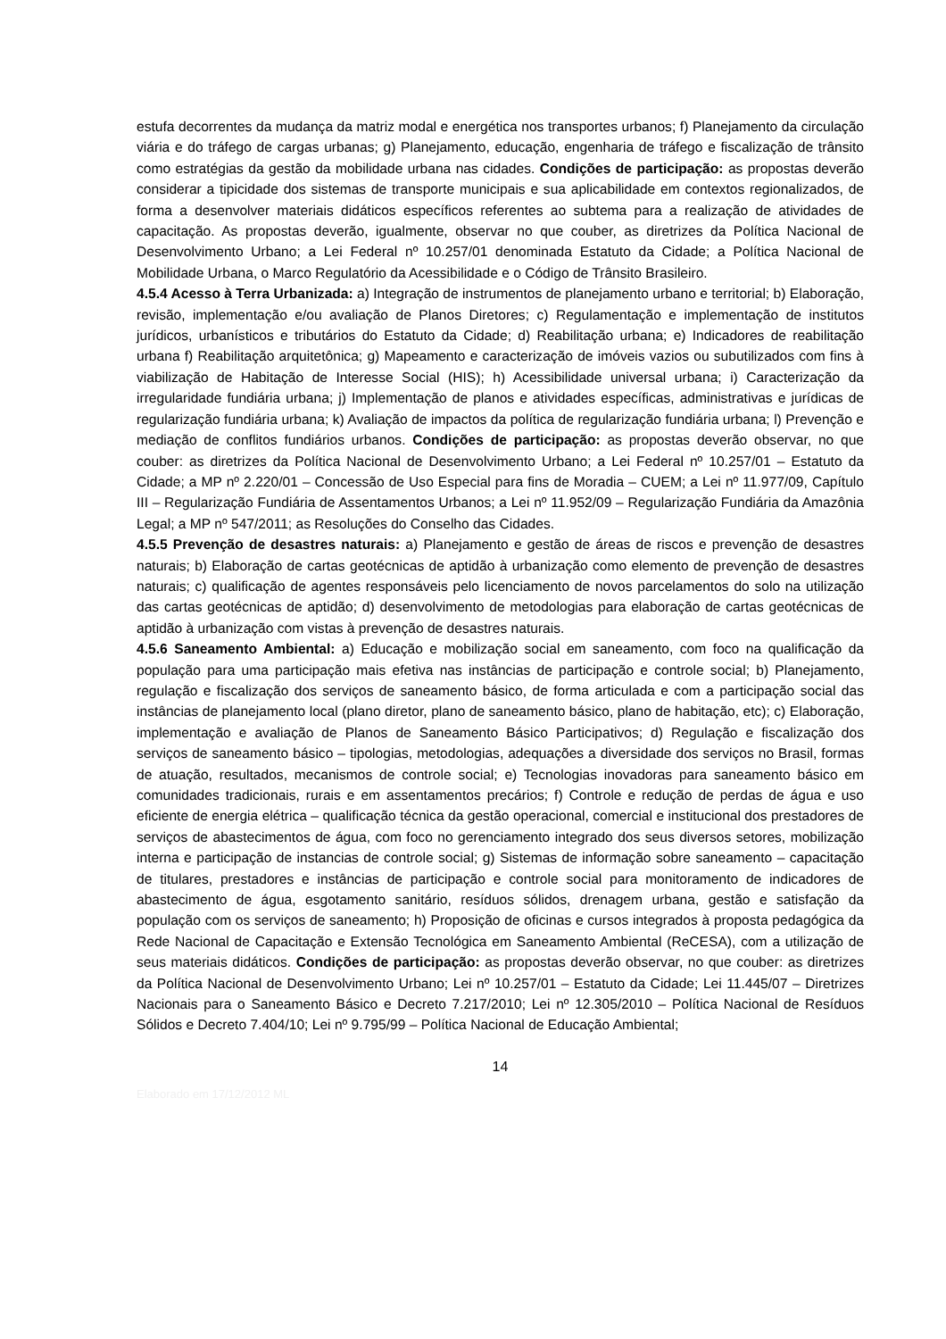estufa decorrentes da mudança da matriz modal e energética nos transportes urbanos; f) Planejamento da circulação viária e do tráfego de cargas urbanas; g) Planejamento, educação, engenharia de tráfego e fiscalização de trânsito como estratégias da gestão da mobilidade urbana nas cidades. Condições de participação: as propostas deverão considerar a tipicidade dos sistemas de transporte municipais e sua aplicabilidade em contextos regionalizados, de forma a desenvolver materiais didáticos específicos referentes ao subtema para a realização de atividades de capacitação. As propostas deverão, igualmente, observar no que couber, as diretrizes da Política Nacional de Desenvolvimento Urbano; a Lei Federal nº 10.257/01 denominada Estatuto da Cidade; a Política Nacional de Mobilidade Urbana, o Marco Regulatório da Acessibilidade e o Código de Trânsito Brasileiro.
4.5.4 Acesso à Terra Urbanizada: a) Integração de instrumentos de planejamento urbano e territorial; b) Elaboração, revisão, implementação e/ou avaliação de Planos Diretores; c) Regulamentação e implementação de institutos jurídicos, urbanísticos e tributários do Estatuto da Cidade; d) Reabilitação urbana; e) Indicadores de reabilitação urbana f) Reabilitação arquitetônica; g) Mapeamento e caracterização de imóveis vazios ou subutilizados com fins à viabilização de Habitação de Interesse Social (HIS); h) Acessibilidade universal urbana; i) Caracterização da irregularidade fundiária urbana; j) Implementação de planos e atividades específicas, administrativas e jurídicas de regularização fundiária urbana; k) Avaliação de impactos da política de regularização fundiária urbana; l) Prevenção e mediação de conflitos fundiários urbanos. Condições de participação: as propostas deverão observar, no que couber: as diretrizes da Política Nacional de Desenvolvimento Urbano; a Lei Federal nº 10.257/01 – Estatuto da Cidade; a MP nº 2.220/01 – Concessão de Uso Especial para fins de Moradia – CUEM; a Lei nº 11.977/09, Capítulo III – Regularização Fundiária de Assentamentos Urbanos; a Lei nº 11.952/09 – Regularização Fundiária da Amazônia Legal; a MP nº 547/2011; as Resoluções do Conselho das Cidades.
4.5.5 Prevenção de desastres naturais: a) Planejamento e gestão de áreas de riscos e prevenção de desastres naturais; b) Elaboração de cartas geotécnicas de aptidão à urbanização como elemento de prevenção de desastres naturais; c) qualificação de agentes responsáveis pelo licenciamento de novos parcelamentos do solo na utilização das cartas geotécnicas de aptidão; d) desenvolvimento de metodologias para elaboração de cartas geotécnicas de aptidão à urbanização com vistas à prevenção de desastres naturais.
4.5.6 Saneamento Ambiental: a) Educação e mobilização social em saneamento, com foco na qualificação da população para uma participação mais efetiva nas instâncias de participação e controle social; b) Planejamento, regulação e fiscalização dos serviços de saneamento básico, de forma articulada e com a participação social das instâncias de planejamento local (plano diretor, plano de saneamento básico, plano de habitação, etc); c) Elaboração, implementação e avaliação de Planos de Saneamento Básico Participativos; d) Regulação e fiscalização dos serviços de saneamento básico – tipologias, metodologias, adequações a diversidade dos serviços no Brasil, formas de atuação, resultados, mecanismos de controle social; e) Tecnologias inovadoras para saneamento básico em comunidades tradicionais, rurais e em assentamentos precários; f) Controle e redução de perdas de água e uso eficiente de energia elétrica – qualificação técnica da gestão operacional, comercial e institucional dos prestadores de serviços de abastecimentos de água, com foco no gerenciamento integrado dos seus diversos setores, mobilização interna e participação de instancias de controle social; g) Sistemas de informação sobre saneamento – capacitação de titulares, prestadores e instâncias de participação e controle social para monitoramento de indicadores de abastecimento de água, esgotamento sanitário, resíduos sólidos, drenagem urbana, gestão e satisfação da população com os serviços de saneamento; h) Proposição de oficinas e cursos integrados à proposta pedagógica da Rede Nacional de Capacitação e Extensão Tecnológica em Saneamento Ambiental (ReCESA), com a utilização de seus materiais didáticos. Condições de participação: as propostas deverão observar, no que couber: as diretrizes da Política Nacional de Desenvolvimento Urbano; Lei nº 10.257/01 – Estatuto da Cidade; Lei 11.445/07 – Diretrizes Nacionais para o Saneamento Básico e Decreto 7.217/2010; Lei nº 12.305/2010 – Política Nacional de Resíduos Sólidos e Decreto 7.404/10; Lei nº 9.795/99 – Política Nacional de Educação Ambiental;
14
Elaborado em 17/12/2012 ML